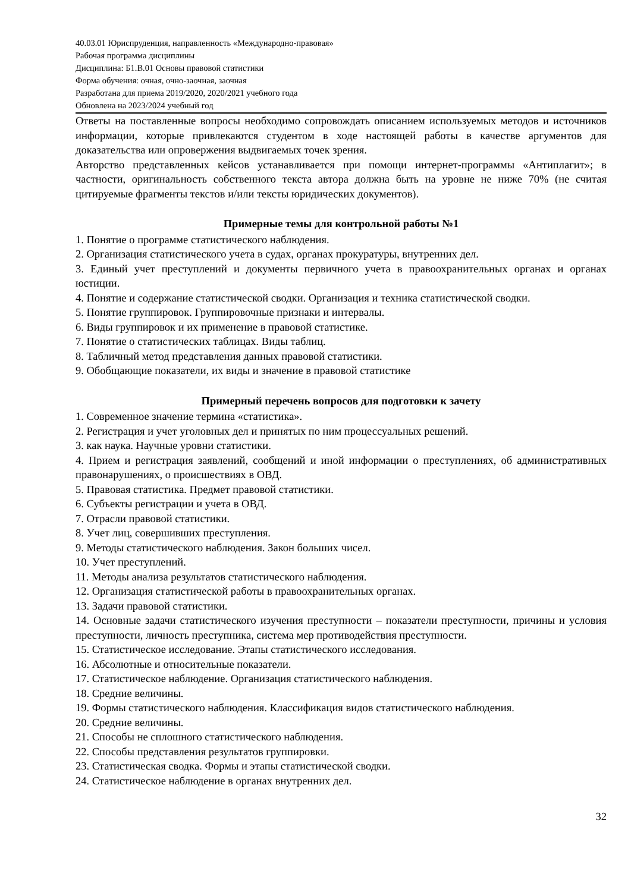40.03.01 Юриспруденция, направленность «Международно-правовая»
Рабочая программа дисциплины
Дисциплина: Б1.В.01 Основы правовой статистики
Форма обучения: очная, очно-заочная, заочная
Разработана для приема 2019/2020, 2020/2021 учебного года
Обновлена на 2023/2024 учебный год
Ответы на поставленные вопросы необходимо сопровождать описанием используемых методов и источников информации, которые привлекаются студентом в ходе настоящей работы в качестве аргументов для доказательства или опровержения выдвигаемых точек зрения.
Авторство представленных кейсов устанавливается при помощи интернет-программы «Антиплагит»; в частности, оригинальность собственного текста автора должна быть на уровне не ниже 70% (не считая цитируемые фрагменты текстов и/или тексты юридических документов).
Примерные темы для контрольной работы №1
1. Понятие о программе статистического наблюдения.
2. Организация статистического учета в судах, органах прокуратуры, внутренних дел.
3. Единый учет преступлений и документы первичного учета в правоохранительных органах и органах юстиции.
4. Понятие и содержание статистической сводки. Организация и техника статистической сводки.
5. Понятие группировок. Группировочные признаки и интервалы.
6. Виды группировок и их применение в правовой статистике.
7. Понятие о статистических таблицах. Виды таблиц.
8. Табличный метод представления данных правовой статистики.
9. Обобщающие показатели, их виды и значение в правовой статистике
Примерный перечень вопросов для подготовки к зачету
1. Современное значение термина «статистика».
2. Регистрация и учет уголовных дел и принятых по ним процессуальных решений.
3. как наука. Научные уровни статистики.
4. Прием и регистрация заявлений, сообщений и иной информации о преступлениях, об административных правонарушениях, о происшествиях в ОВД.
5. Правовая статистика. Предмет правовой статистики.
6. Субъекты регистрации и учета в ОВД.
7. Отрасли правовой статистики.
8. Учет лиц, совершивших преступления.
9. Методы статистического наблюдения. Закон больших чисел.
10. Учет преступлений.
11. Методы анализа результатов статистического наблюдения.
12. Организация статистической работы в правоохранительных органах.
13. Задачи правовой статистики.
14. Основные задачи статистического изучения преступности – показатели преступности, причины и условия преступности, личность преступника, система мер противодействия преступности.
15. Статистическое исследование. Этапы статистического исследования.
16. Абсолютные и относительные показатели.
17. Статистическое наблюдение. Организация статистического наблюдения.
18. Средние величины.
19. Формы статистического наблюдения. Классификация видов статистического наблюдения.
20. Средние величины.
21. Способы не сплошного статистического наблюдения.
22. Способы представления результатов группировки.
23. Статистическая сводка. Формы и этапы статистической сводки.
24. Статистическое наблюдение в органах внутренних дел.
32